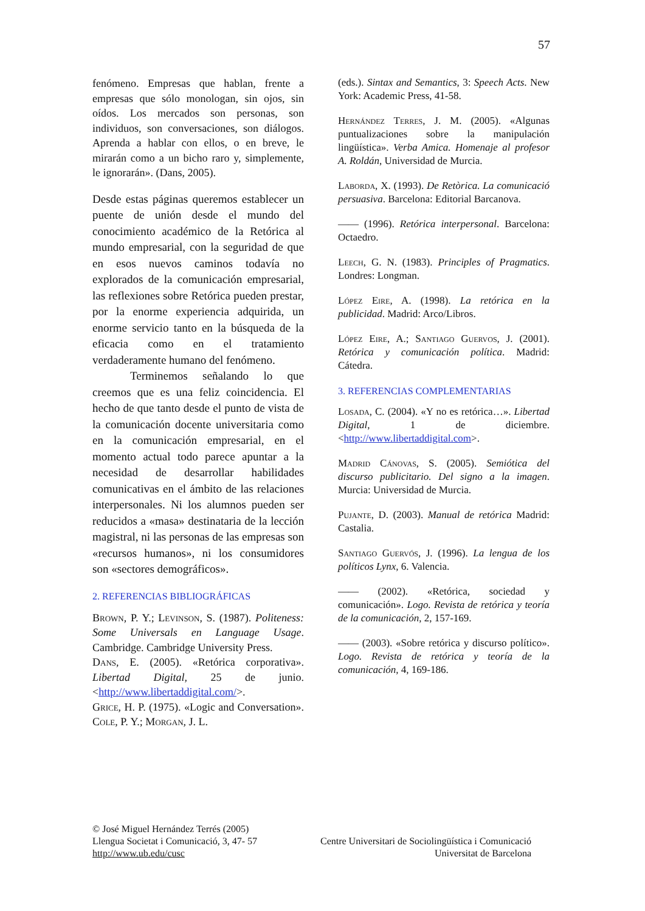57
fenómeno. Empresas que hablan, frente a empresas que sólo monologan, sin ojos, sin oídos. Los mercados son personas, son individuos, son conversaciones, son diálogos. Aprenda a hablar con ellos, o en breve, le mirarán como a un bicho raro y, simplemente, le ignorarán». (Dans, 2005).
Desde estas páginas queremos establecer un puente de unión desde el mundo del conocimiento académico de la Retórica al mundo empresarial, con la seguridad de que en esos nuevos caminos todavía no explorados de la comunicación empresarial, las reflexiones sobre Retórica pueden prestar, por la enorme experiencia adquirida, un enorme servicio tanto en la búsqueda de la eficacia como en el tratamiento verdaderamente humano del fenómeno.
Terminemos señalando lo que creemos que es una feliz coincidencia. El hecho de que tanto desde el punto de vista de la comunicación docente universitaria como en la comunicación empresarial, en el momento actual todo parece apuntar a la necesidad de desarrollar habilidades comunicativas en el ámbito de las relaciones interpersonales. Ni los alumnos pueden ser reducidos a «masa» destinataria de la lección magistral, ni las personas de las empresas son «recursos humanos», ni los consumidores son «sectores demográficos».
2. REFERENCIAS BIBLIOGRÁFICAS
Brown, P. Y.; Levinson, S. (1987). Politeness: Some Universals en Language Usage. Cambridge. Cambridge University Press.
Dans, E. (2005). «Retórica corporativa». Libertad Digital, 25 de junio. <http://www.libertaddigital.com/>.
Grice, H. P. (1975). «Logic and Conversation». Cole, P. Y.; Morgan, J. L.
(eds.). Sintax and Semantics, 3: Speech Acts. New York: Academic Press, 41-58.
Hernández Terres, J. M. (2005). «Algunas puntualizaciones sobre la manipulación lingüística». Verba Amica. Homenaje al profesor A. Roldán, Universidad de Murcia.
Laborda, X. (1993). De Retòrica. La comunicació persuasiva. Barcelona: Editorial Barcanova.
—— (1996). Retórica interpersonal. Barcelona: Octaedro.
Leech, G. N. (1983). Principles of Pragmatics. Londres: Longman.
López Eire, A. (1998). La retórica en la publicidad. Madrid: Arco/Libros.
López Eire, A.; Santiago Guervos, J. (2001). Retórica y comunicación política. Madrid: Cátedra.
3. REFERENCIAS COMPLEMENTARIAS
Losada, C. (2004). «Y no es retórica…». Libertad Digital, 1 de diciembre. <http://www.libertaddigital.com>.
Madrid Cánovas, S. (2005). Semiótica del discurso publicitario. Del signo a la imagen. Murcia: Universidad de Murcia.
Pujante, D. (2003). Manual de retórica Madrid: Castalia.
Santiago Guervós, J. (1996). La lengua de los políticos Lynx, 6. Valencia.
—— (2002). «Retórica, sociedad y comunicación». Logo. Revista de retórica y teoría de la comunicación, 2, 157-169.
—— (2003). «Sobre retórica y discurso político». Logo. Revista de retórica y teoría de la comunicación, 4, 169-186.
© José Miguel Hernández Terrés (2005)
Llengua Societat i Comunicació, 3, 47- 57 Centre Universitari de Sociolingüística i Comunicació
http://www.ub.edu/cusc Universitat de Barcelona